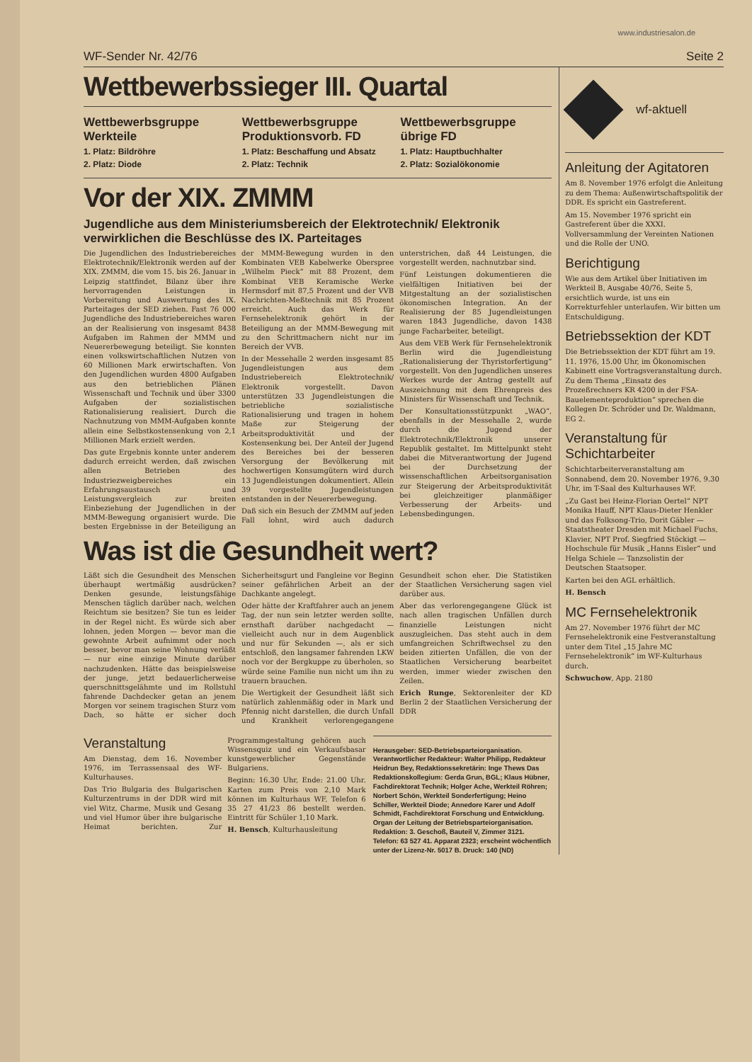www.industriesalon.de
WF-Sender Nr. 42/76 Seite 2
Wettbewerbssieger III. Quartal
Wettbewerbsgruppe Werkteile
1. Platz: Bildröhre
2. Platz: Diode
Wettbewerbsgruppe Produktionsvorb. FD
1. Platz: Beschaffung und Absatz
2. Platz: Technik
Wettbewerbsgruppe übrige FD
1. Platz: Hauptbuchhalter
2. Platz: Sozialökonomie
Vor der XIX. ZMMM
Jugendliche aus dem Ministeriumsbereich der Elektrotechnik/ Elektronik verwirklichen die Beschlüsse des IX. Parteitages
Die Jugendlichen des Industriebereiches Elektrotechnik/Elektronik werden auf der XIX. ZMMM, die vom 15. bis 26. Januar in Leipzig stattfindet, Bilanz über ihre hervorragenden Leistungen in Vorbereitung und Auswertung des IX. Parteitages der SED ziehen. Fast 76 000 Jugendliche des Industriebereiches waren an der Realisierung von insgesamt 8438 Aufgaben im Rahmen der MMM und Neuererbewegung beteiligt. Sie konnten einen volkswirtschaftlichen Nutzen von 60 Millionen Mark erwirtschaften. Von den Jugendlichen wurden 4800 Aufgaben aus den betrieblichen Plänen Wissenschaft und Technik und über 3300 Aufgaben der sozialistischen Rationalisierung realisiert. Durch die Nachnutzung von MMM-Aufgaben konnte allein eine Selbstkostensenkung von 2,1 Millionen Mark erzielt werden.
Das gute Ergebnis konnte unter anderem dadurch erreicht werden, daß zwischen allen Betrieben des Industriezweigbereiches ein Erfahrungsaustausch und Leistungsvergleich zur breiten Einbeziehung der Jugendlichen in der MMM-Bewegung organisiert wurde. Die besten Ergebnisse in der Beteiligung an der MMM-Bewegung wurden in den Kombinaten VEB Kabelwerke Oberspree „Wilhelm Pieck“ mit 88 Prozent, dem Kombinat VEB Keramische Werke Hermsdorf mit 87,5 Prozent und der VVB Nachrichten-Meßtechnik mit 85 Prozent erreicht. Auch das Werk für Fernsehelektronik gehört in der Beteiligung an der MMM-Bewegung mit zu den Schrittmachern nicht nur im Bereich der VVB.
In der Messehalle 2 werden insgesamt 85 Jugendleistungen aus dem Industriebereich Elektrotechnik/ Elektronik vorgestellt. Davon unterstützen 33 Jugendleistungen die betriebliche sozialistische Rationalisierung und tragen in hohem Maße zur Steigerung der Arbeitsproduktivität und der Kostensenkung bei. Der Anteil der Jugend des Bereiches bei der besseren Versorgung der Bevölkerung mit hochwertigen Konsumgütern wird durch 13 Jugendleistungen dokumentiert. Allein 39 vorgestellte Jugendleistungen entstanden in der Neuererbewegung.
Daß sich ein Besuch der ZMMM auf jeden Fall lohnt, wird auch dadurch unterstrichen, daß 44 Leistungen, die vorgestellt werden, nachnutzbar sind.
Fünf Leistungen dokumentieren die vielfältigen Initiativen bei der Mitgestaltung an der sozialistischen ökonomischen Integration. An der Realisierung der 85 Jugendleistungen waren 1843 Jugendliche, davon 1438 junge Facharbeiter, beteiligt.
Aus dem VEB Werk für Fernsehelektronik Berlin wird die Jugendleistung „Rationalisierung der Thyristorfertigung“ vorgestellt. Von den Jugendlichen unseres Werkes wurde der Antrag gestellt auf Auszeichnung mit dem Ehrenpreis des Ministers für Wissenschaft und Technik.
Der Konsultationsstützpunkt „WAO“, ebenfalls in der Messehalle 2, wurde durch die Jugend der Elektrotechnik/Elektronik unserer Republik gestaltet. Im Mittelpunkt steht dabei die Mitverantwortung der Jugend bei der Durchsetzung der wissenschaftlichen Arbeitsorganisation zur Steigerung der Arbeitsproduktivität bei gleichzeitiger planmäßiger Verbesserung der Arbeits- und Lebensbedingungen.
Was ist die Gesundheit wert?
Läßt sich die Gesundheit des Menschen überhaupt wertmäßig ausdrücken? Denken gesunde, leistungsfähige Menschen täglich darüber nach, welchen Reichtum sie besitzen? Sie tun es leider in der Regel nicht. Es würde sich aber lohnen, jeden Morgen — bevor man die gewohnte Arbeit aufnimmt oder noch besser, bevor man seine Wohnung verläßt — nur eine einzige Minute darüber nachzudenken. Hätte das beispielsweise der junge, jetzt bedauerlicherweise querschnittsgelähmte und im Rollstuhl fahrende Dachdecker getan an jenem Morgen vor seinem tragischen Sturz vom Dach, so hätte er sicher doch Sicherheitsgurt und Fangleine vor Beginn seiner gefährlichen Arbeit an der Dachkante angelegt.
Oder hätte der Kraftfahrer auch an jenem Tag, der nun sein letzter werden sollte, ernsthaft darüber nachgedacht — vielleicht auch nur in dem Augenblick und nur für Sekunden —, als er sich entschloß, den langsamer fahrenden LKW noch vor der Bergkuppe zu überholen, so würde seine Familie nun nicht um ihn zu trauern brauchen.
Die Wertigkeit der Gesundheit läßt sich natürlich zahlenmäßig oder in Mark und Pfennig nicht darstellen, die durch Unfall und Krankheit verlorengegangene Gesundheit schon eher. Die Statistiken der Staatlichen Versicherung sagen viel darüber aus.
Aber das verlorengegangene Glück ist nach allen tragischen Unfällen durch finanzielle Leistungen nicht auszugleichen. Das steht auch in dem umfangreichen Schriftwechsel zu den beiden zitierten Unfällen, die von der Staatlichen Versicherung bearbeitet werden, immer wieder zwischen den Zeilen.
Erich Runge, Sektorenleiter der KD Berlin 2 der Staatlichen Versicherung der DDR
Veranstaltung
Am Dienstag, dem 16. November 1976, im Terrassensaal des WF-Kulturhauses.
Das Trio Bulgaria des Bulgarischen Kulturzentrums in der DDR wird mit viel Witz, Charme, Musik und Gesang und viel Humor über ihre bulgarische Heimat berichten. Zur Programmgestaltung gehören auch Wissensquiz und ein Verkaufsbasar kunstgewerblicher Gegenstände Bulgariens.
Beginn: 16.30 Uhr, Ende: 21.00 Uhr. Karten zum Preis von 2,10 Mark können im Kulturhaus WF, Telefon 6 35 27 41/23 86 bestellt werden. Eintritt für Schüler 1,10 Mark.
H. Bensch, Kulturhausleitung
Herausgeber: SED-Betriebsparteiorganisation. Verantwortlicher Redakteur: Walter Philipp, Redakteur Heidrun Bey, Redaktionssekretärin: Inge Thews Das Redaktionskollegium: Gerda Grun, BGL; Klaus Hübner, Fachdirektorat Technik; Holger Ache, Werkteil Röhren; Norbert Schön, Werkteil Sonderfertigung; Heino Schiller, Werkteil Diode; Annedore Karer und Adolf Schmidt, Fachdirektorat Forschung und Entwicklung. Organ der Leitung der Betriebsparteiorganisation. Redaktion: 3. Geschoß, Bauteil V, Zimmer 3121. Telefon: 63 527 41. Apparat 2323; erscheint wöchentlich unter der Lizenz-Nr. 5017 B. Druck: 140 (ND)
wf-aktuell
Anleitung der Agitatoren
Am 8. November 1976 erfolgt die Anleitung zu dem Thema: Außenwirtschaftspolitik der DDR. Es spricht ein Gastreferent.
Am 15. November 1976 spricht ein Gastreferent über die XXXI. Vollversammlung der Vereinten Nationen und die Rolle der UNO.
Berichtigung
Wie aus dem Artikel über Initiativen im Werkteil B, Ausgabe 40/76, Seite 5, ersichtlich wurde, ist uns ein Korrekturfehler unterlaufen. Wir bitten um Entschuldigung.
Betriebssektion der KDT
Die Betriebssektion der KDT führt am 19. 11. 1976, 15.00 Uhr, im Ökonomischen Kabinett eine Vortragsveranstaltung durch. Zu dem Thema „Einsatz des Prozeßrechners KR 4200 in der FSA-Bauelementeproduktion“ sprechen die Kollegen Dr. Schröder und Dr. Waldmann, EG 2.
Veranstaltung für Schichtarbeiter
Schichtarbeiterveranstaltung am Sonnabend, dem 20. November 1976, 9.30 Uhr, im T-Saal des Kulturhauses WF.
„Zu Gast bei Heinz-Florian Oertel“ NPT Monika Hauff, NPT Klaus-Dieter Henkler und das Folksong-Trio, Dorit Gäbler — Staatstheater Dresden mit Michael Fuchs, Klavier, NPT Prof. Siegfried Stöckigt — Hochschule für Musik „Hanns Eisler“ und Helga Schiele — Tanzsolistin der Deutschen Staatsoper.
Karten bei den AGL erhältlich.
H. Bensch
MC Fernsehelektronik
Am 27. November 1976 führt der MC Fernsehelektronik eine Festveranstaltung unter dem Titel „15 Jahre MC Fernsehelektronik“ im WF-Kulturhaus durch.
Schwuchow, App. 2180